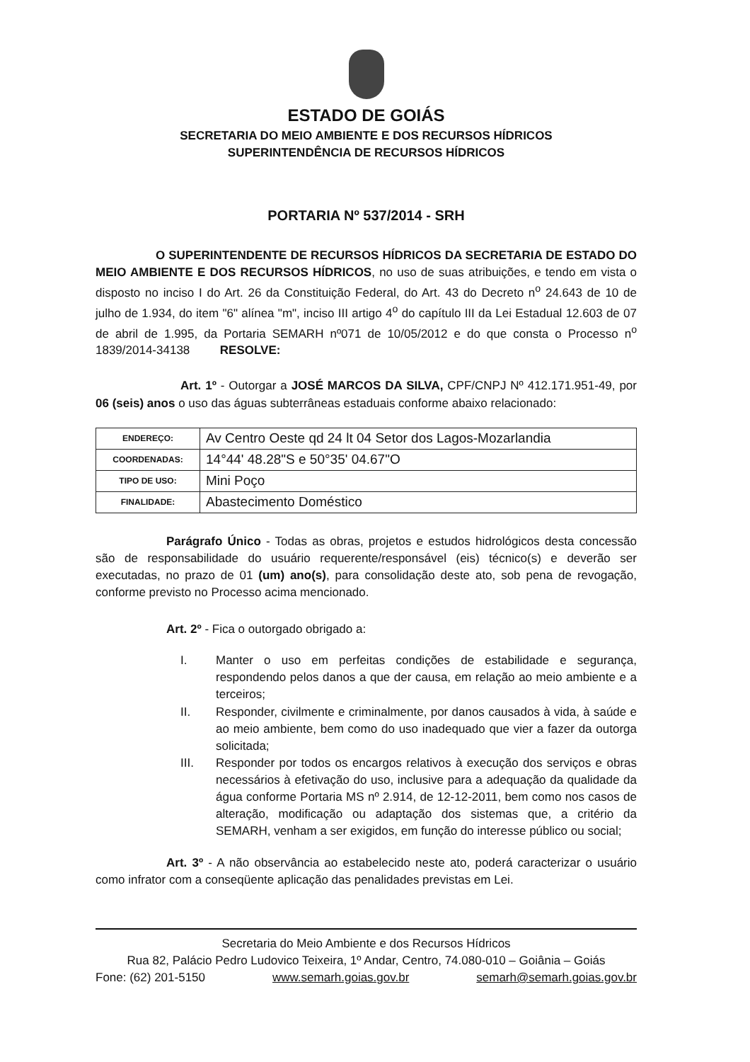ESTADO DE GOIÁS
SECRETARIA DO MEIO AMBIENTE E DOS RECURSOS HÍDRICOS
SUPERINTENDÊNCIA DE RECURSOS HÍDRICOS
PORTARIA Nº 537/2014 - SRH
O SUPERINTENDENTE DE RECURSOS HÍDRICOS DA SECRETARIA DE ESTADO DO MEIO AMBIENTE E DOS RECURSOS HÍDRICOS, no uso de suas atribuições, e tendo em vista o disposto no inciso I do Art. 26 da Constituição Federal, do Art. 43 do Decreto n<sup>o</sup> 24.643 de 10 de julho de 1.934, do item "6" alínea "m", inciso III artigo 4<sup>o</sup> do capítulo III da Lei Estadual 12.603 de 07 de abril de 1.995, da Portaria SEMARH nº071 de 10/05/2012 e do que consta o Processo n<sup>o</sup> 1839/2014-34138 RESOLVE:
Art. 1º - Outorgar a JOSÉ MARCOS DA SILVA, CPF/CNPJ Nº 412.171.951-49, por 06 (seis) anos o uso das águas subterrâneas estaduais conforme abaixo relacionado:
| ENDEREÇO: | Av Centro Oeste qd 24 lt 04 Setor dos Lagos-Mozarlandia |
| COORDENADAS: | 14°44' 48.28"S e 50°35' 04.67"O |
| TIPO DE USO: | Mini Poço |
| FINALIDADE: | Abastecimento Doméstico |
Parágrafo Único - Todas as obras, projetos e estudos hidrológicos desta concessão são de responsabilidade do usuário requerente/responsável (eis) técnico(s) e deverão ser executadas, no prazo de 01 (um) ano(s), para consolidação deste ato, sob pena de revogação, conforme previsto no Processo acima mencionado.
Art. 2º - Fica o outorgado obrigado a:
I. Manter o uso em perfeitas condições de estabilidade e segurança, respondendo pelos danos a que der causa, em relação ao meio ambiente e a terceiros;
II. Responder, civilmente e criminalmente, por danos causados à vida, à saúde e ao meio ambiente, bem como do uso inadequado que vier a fazer da outorga solicitada;
III. Responder por todos os encargos relativos à execução dos serviços e obras necessários à efetivação do uso, inclusive para a adequação da qualidade da água conforme Portaria MS nº 2.914, de 12-12-2011, bem como nos casos de alteração, modificação ou adaptação dos sistemas que, a critério da SEMARH, venham a ser exigidos, em função do interesse público ou social;
Art. 3º - A não observância ao estabelecido neste ato, poderá caracterizar o usuário como infrator com a conseqüente aplicação das penalidades previstas em Lei.
Secretaria do Meio Ambiente e dos Recursos Hídricos
Rua 82, Palácio Pedro Ludovico Teixeira, 1º Andar, Centro, 74.080-010 – Goiânia – Goiás
Fone: (62) 201-5150 www.semarh.goias.gov.br semarh@semarh.goias.gov.br